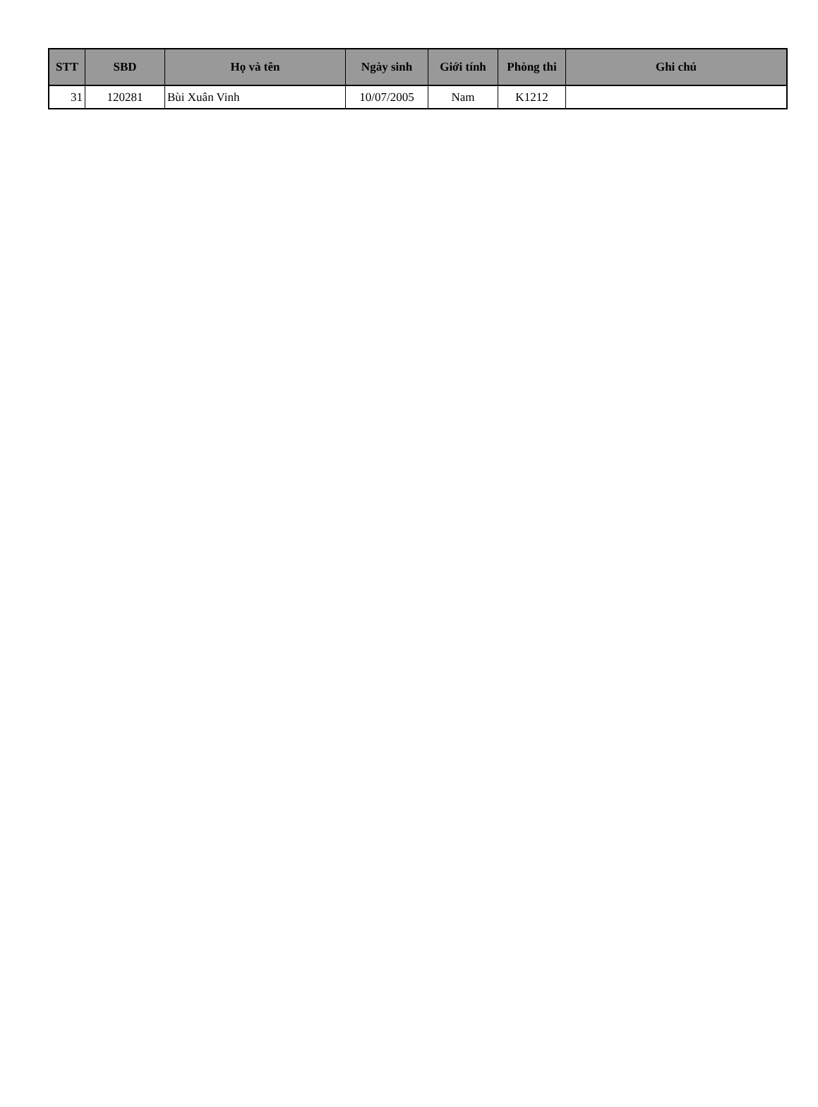| STT | SBD | Họ và tên | Ngày sinh | Giới tính | Phòng thi | Ghi chú |
| --- | --- | --- | --- | --- | --- | --- |
| 31 | 120281 | Bùi Xuân Vinh | 10/07/2005 | Nam | K1212 | |